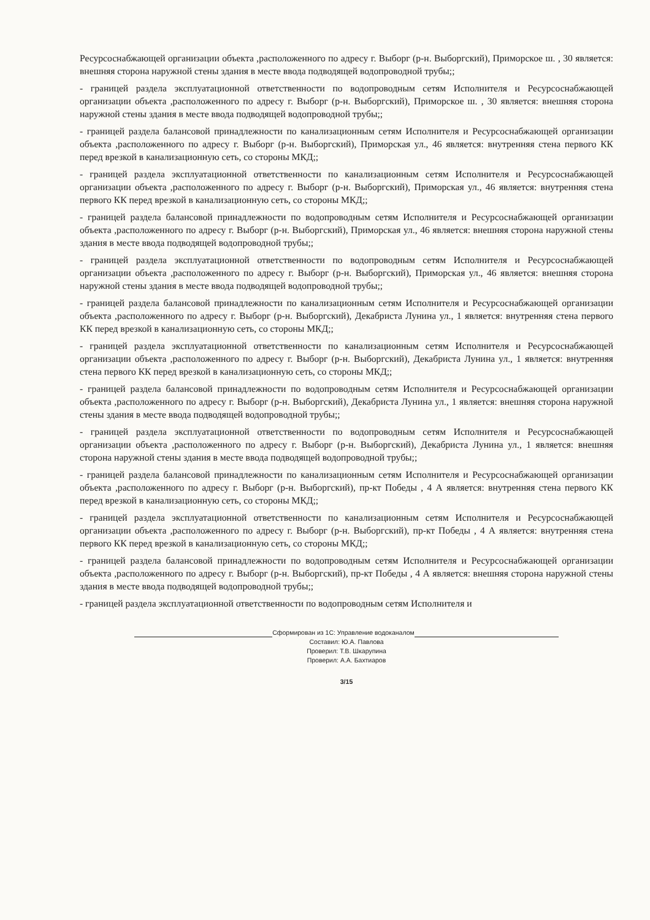Ресурсоснабжающей организации объекта ,расположенного по адресу г. Выборг (р-н. Выборгский), Приморское ш. , 30 является: внешняя сторона наружной стены здания в месте ввода подводящей водопроводной трубы;;
- границей раздела эксплуатационной ответственности по водопроводным сетям Исполнителя и Ресурсоснабжающей организации объекта ,расположенного по адресу г. Выборг (р-н. Выборгский), Приморское ш. , 30 является: внешняя сторона наружной стены здания в месте ввода подводящей водопроводной трубы;;
- границей раздела балансовой принадлежности по канализационным сетям Исполнителя и Ресурсоснабжающей организации объекта ,расположенного по адресу г. Выборг (р-н. Выборгский), Приморская ул., 46 является: внутренняя стена первого КК перед врезкой в канализационную сеть, со стороны МКД;;
- границей раздела эксплуатационной ответственности по канализационным сетям Исполнителя и Ресурсоснабжающей организации объекта ,расположенного по адресу г. Выборг (р-н. Выборгский), Приморская ул., 46 является: внутренняя стена первого КК перед врезкой в канализационную сеть, со стороны МКД;;
- границей раздела балансовой принадлежности по водопроводным сетям Исполнителя и Ресурсоснабжающей организации объекта ,расположенного по адресу г. Выборг (р-н. Выборгский), Приморская ул., 46 является: внешняя сторона наружной стены здания в месте ввода подводящей водопроводной трубы;;
- границей раздела эксплуатационной ответственности по водопроводным сетям Исполнителя и Ресурсоснабжающей организации объекта ,расположенного по адресу г. Выборг (р-н. Выборгский), Приморская ул., 46 является: внешняя сторона наружной стены здания в месте ввода подводящей водопроводной трубы;;
- границей раздела балансовой принадлежности по канализационным сетям Исполнителя и Ресурсоснабжающей организации объекта ,расположенного по адресу г. Выборг (р-н. Выборгский), Декабриста Лунина ул., 1 является: внутренняя стена первого КК перед врезкой в канализационную сеть, со стороны МКД;;
- границей раздела эксплуатационной ответственности по канализационным сетям Исполнителя и Ресурсоснабжающей организации объекта ,расположенного по адресу г. Выборг (р-н. Выборгский), Декабриста Лунина ул., 1 является: внутренняя стена первого КК перед врезкой в канализационную сеть, со стороны МКД;;
- границей раздела балансовой принадлежности по водопроводным сетям Исполнителя и Ресурсоснабжающей организации объекта ,расположенного по адресу г. Выборг (р-н. Выборгский), Декабриста Лунина ул., 1 является: внешняя сторона наружной стены здания в месте ввода подводящей водопроводной трубы;;
- границей раздела эксплуатационной ответственности по водопроводным сетям Исполнителя и Ресурсоснабжающей организации объекта ,расположенного по адресу г. Выборг (р-н. Выборгский), Декабриста Лунина ул., 1 является: внешняя сторона наружной стены здания в месте ввода подводящей водопроводной трубы;;
- границей раздела балансовой принадлежности по канализационным сетям Исполнителя и Ресурсоснабжающей организации объекта ,расположенного по адресу г. Выборг (р-н. Выборгский), пр-кт Победы , 4 А является: внутренняя стена первого КК перед врезкой в канализационную сеть, со стороны МКД;;
- границей раздела эксплуатационной ответственности по канализационным сетям Исполнителя и Ресурсоснабжающей организации объекта ,расположенного по адресу г. Выборг (р-н. Выборгский), пр-кт Победы , 4 А является: внутренняя стена первого КК перед врезкой в канализационную сеть, со стороны МКД;;
- границей раздела балансовой принадлежности по водопроводным сетям Исполнителя и Ресурсоснабжающей организации объекта ,расположенного по адресу г. Выборг (р-н. Выборгский), пр-кт Победы , 4 А является: внешняя сторона наружной стены здания в месте ввода подводящей водопроводной трубы;;
- границей раздела эксплуатационной ответственности по водопроводным сетям Исполнителя и
Сформирован из 1С: Управление водоканалом
Составил: Ю.А. Павлова
Проверил: Т.В. Шкарупина
Проверил: А.А. Бахтиаров
3/15